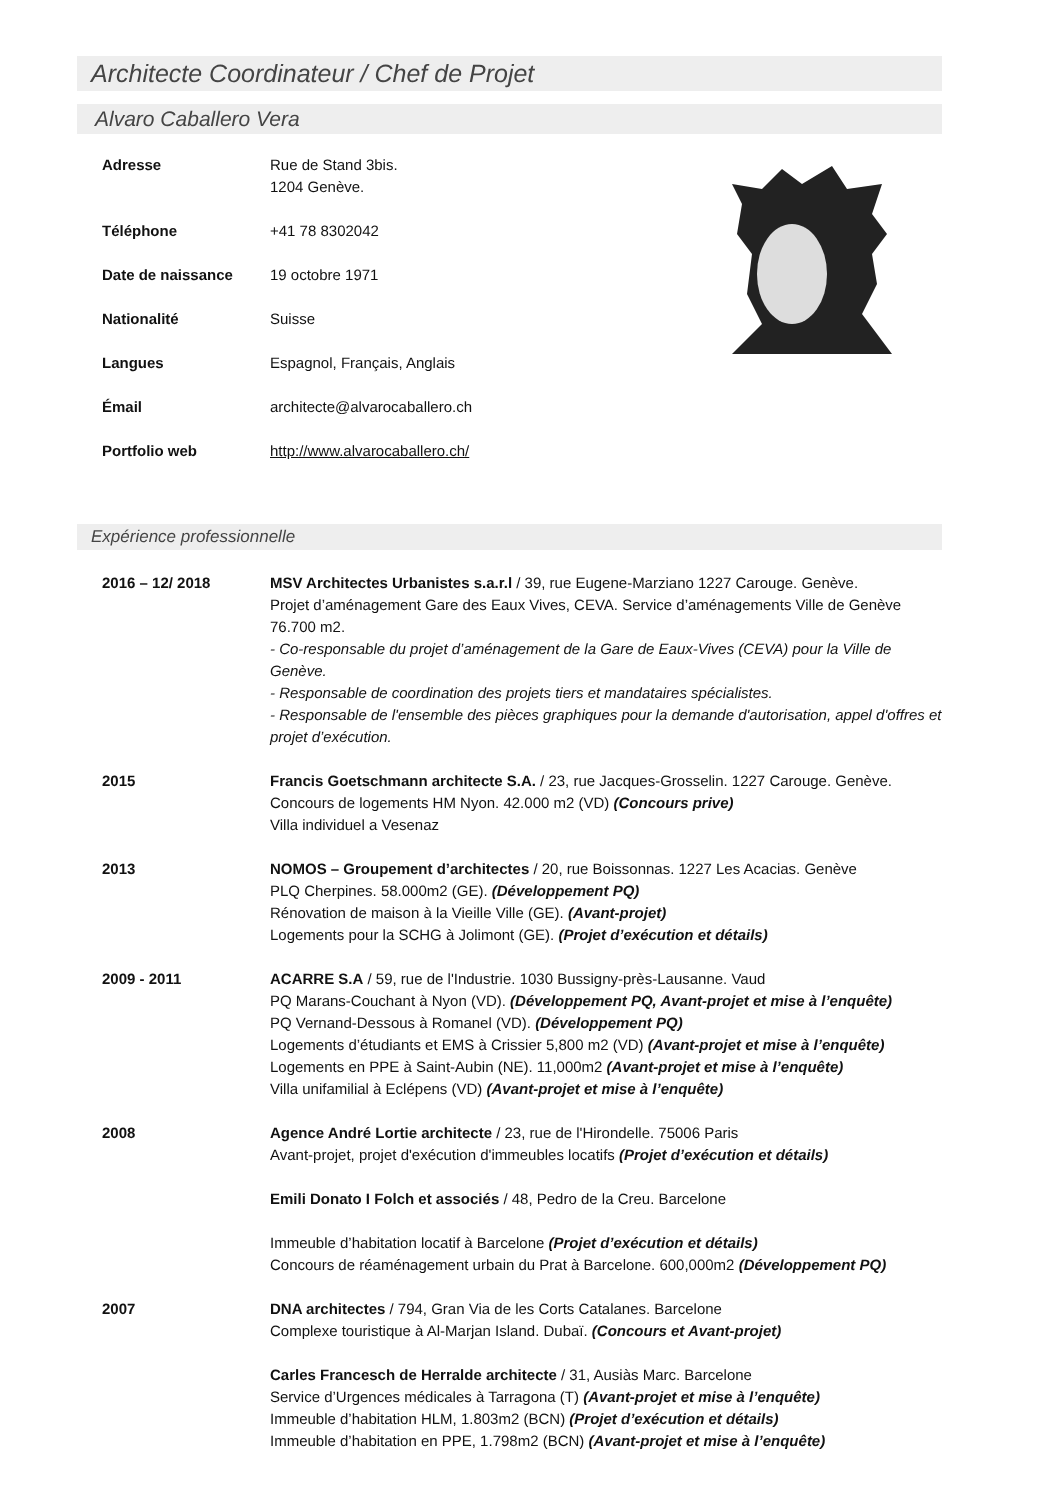Architecte Coordinateur / Chef de Projet
Alvaro Caballero Vera
Adresse Rue de Stand 3bis.
1204 Genève.
Téléphone +41 78 8302042
Date de naissance 19 octobre 1971
Nationalité Suisse
Langues Espagnol, Français, Anglais
Émail architecte@alvarocaballero.ch
Portfolio web http://www.alvarocaballero.ch/
Expérience professionnelle
2016 – 12/ 2018 MSV Architectes Urbanistes s.a.r.l / 39, rue Eugene-Marziano 1227 Carouge. Genève.
Projet d’aménagement Gare des Eaux Vives, CEVA. Service d’aménagements Ville de Genève 76.700 m2.
- Co-responsable du projet d’aménagement de la Gare de Eaux-Vives (CEVA) pour la Ville de Genève.
- Responsable de coordination des projets tiers et mandataires spécialistes.
- Responsable de l'ensemble des pièces graphiques pour la demande d'autorisation, appel d'offres et projet d’exécution.
2015 Francis Goetschmann architecte S.A. / 23, rue Jacques-Grosselin. 1227 Carouge. Genève.
Concours de logements HM Nyon. 42.000 m2 (VD) (Concours prive)
Villa individuel a Vesenaz
2013 NOMOS – Groupement d’architectes / 20, rue Boissonnas. 1227 Les Acacias. Genève
PLQ Cherpines. 58.000m2 (GE). (Développement PQ)
Rénovation de maison à la Vieille Ville (GE). (Avant-projet)
Logements pour la SCHG à Jolimont (GE). (Projet d’exécution et détails)
2009 - 2011 ACARRE S.A / 59, rue de l'Industrie. 1030 Bussigny-près-Lausanne. Vaud
PQ Marans-Couchant à Nyon (VD). (Développement PQ, Avant-projet et mise à l’enquête)
PQ Vernand-Dessous à Romanel (VD). (Développement PQ)
Logements d’étudiants et EMS à Crissier 5,800 m2 (VD) (Avant-projet et mise à l’enquête)
Logements en PPE à Saint-Aubin (NE). 11,000m2 (Avant-projet et mise à l’enquête)
Villa unifamilial à Eclépens (VD) (Avant-projet et mise à l’enquête)
2008 Agence André Lortie architecte / 23, rue de l'Hirondelle. 75006 Paris
Avant-projet, projet d'exécution d'immeubles locatifs (Projet d’exécution et détails)
Emili Donato I Folch et associés / 48, Pedro de la Creu. Barcelone
Immeuble d’habitation locatif à Barcelone (Projet d’exécution et détails)
Concours de réaménagement urbain du Prat à Barcelone. 600,000m2 (Développement PQ)
2007 DNA architectes / 794, Gran Via de les Corts Catalanes. Barcelone
Complexe touristique à Al-Marjan Island. Dubaï. (Concours et Avant-projet)
Carles Francesch de Herralde architecte / 31, Ausiàs Marc. Barcelone
Service d’Urgences médicales à Tarragona (T) (Avant-projet et mise à l’enquête)
Immeuble d’habitation HLM, 1.803m2 (BCN) (Projet d’exécution et détails)
Immeuble d’habitation en PPE, 1.798m2 (BCN) (Avant-projet et mise à l’enquête)